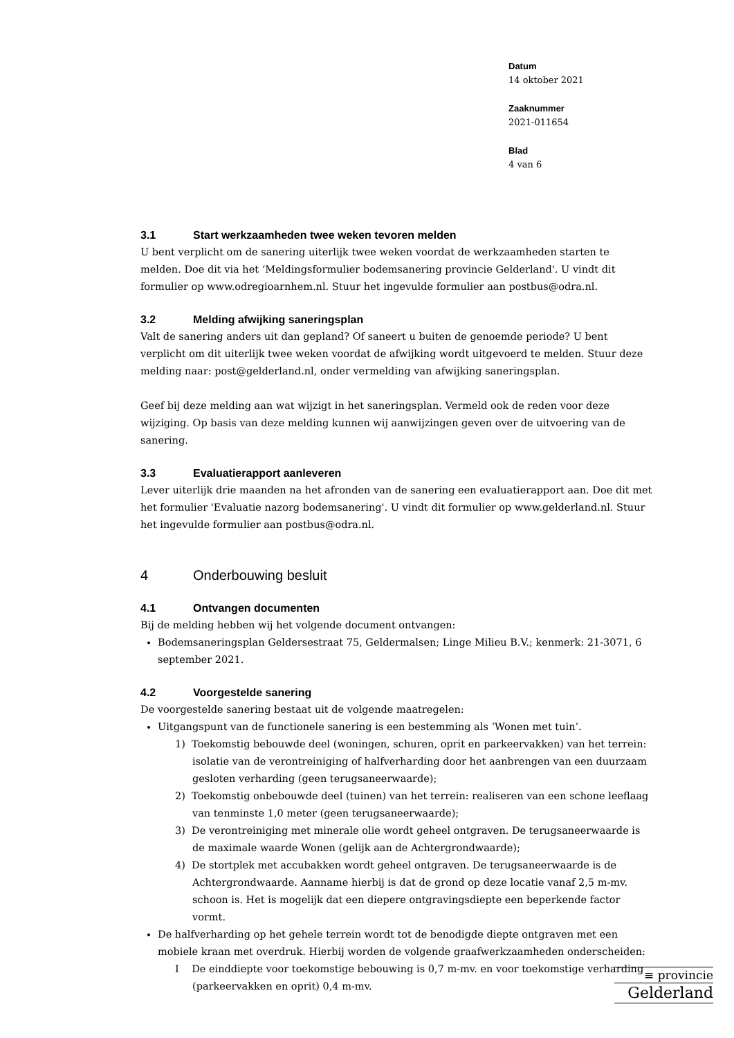Datum
14 oktober 2021
Zaaknummer
2021-011654
Blad
4 van 6
3.1 Start werkzaamheden twee weken tevoren melden
U bent verplicht om de sanering uiterlijk twee weken voordat de werkzaamheden starten te melden. Doe dit via het ‘Meldingsformulier bodemsanering provincie Gelderland'. U vindt dit formulier op www.odregioarnhem.nl. Stuur het ingevulde formulier aan postbus@odra.nl.
3.2 Melding afwijking saneringsplan
Valt de sanering anders uit dan gepland? Of saneert u buiten de genoemde periode? U bent verplicht om dit uiterlijk twee weken voordat de afwijking wordt uitgevoerd te melden. Stuur deze melding naar: post@gelderland.nl, onder vermelding van afwijking saneringsplan.
Geef bij deze melding aan wat wijzigt in het saneringsplan. Vermeld ook de reden voor deze wijziging. Op basis van deze melding kunnen wij aanwijzingen geven over de uitvoering van de sanering.
3.3 Evaluatierapport aanleveren
Lever uiterlijk drie maanden na het afronden van de sanering een evaluatierapport aan. Doe dit met het formulier 'Evaluatie nazorg bodemsanering'. U vindt dit formulier op www.gelderland.nl. Stuur het ingevulde formulier aan postbus@odra.nl.
4 Onderbouwing besluit
4.1 Ontvangen documenten
Bij de melding hebben wij het volgende document ontvangen:
Bodemsaneringsplan Geldersestraat 75, Geldermalsen; Linge Milieu B.V.; kenmerk: 21-3071, 6 september 2021.
4.2 Voorgestelde sanering
De voorgestelde sanering bestaat uit de volgende maatregelen:
Uitgangspunt van de functionele sanering is een bestemming als ‘Wonen met tuin’.
1) Toekomstig bebouwde deel (woningen, schuren, oprit en parkeervakken) van het terrein: isolatie van de verontreiniging of halfverharding door het aanbrengen van een duurzaam gesloten verharding (geen terugsaneerwaarde);
2) Toekomstig onbebouwde deel (tuinen) van het terrein: realiseren van een schone leeflaag van tenminste 1,0 meter (geen terugsaneerwaarde);
3) De verontreiniging met minerale olie wordt geheel ontgraven. De terugsaneerwaarde is de maximale waarde Wonen (gelijk aan de Achtergrondwaarde);
4) De stortplek met accubakken wordt geheel ontgraven. De terugsaneerwaarde is de Achtergrondwaarde. Aanname hierbij is dat de grond op deze locatie vanaf 2,5 m-mv. schoon is. Het is mogelijk dat een diepere ontgravingsdiepte een beperkende factor vormt.
De halfverharding op het gehele terrein wordt tot de benodigde diepte ontgraven met een mobiele kraan met overdruk. Hierbij worden de volgende graafwerkzaamheden onderscheiden:
I De einddiepte voor toekomstige bebouwing is 0,7 m-mv. en voor toekomstige verharding (parkeervakken en oprit) 0,4 m-mv.
≡ provincie
Gelderland